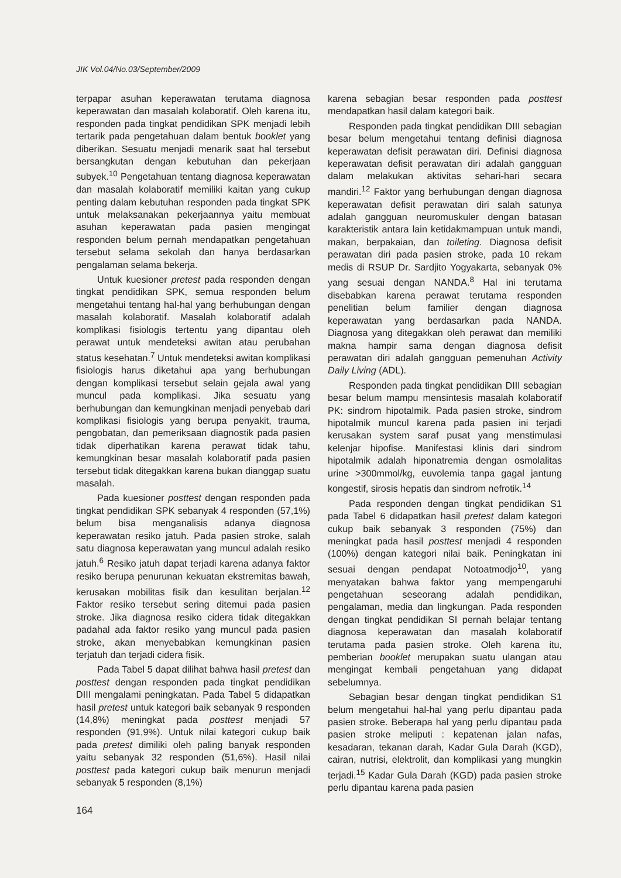JIK Vol.04/No.03/September/2009
terpapar asuhan keperawatan terutama diagnosa keperawatan dan masalah kolaboratif. Oleh karena itu, responden pada tingkat pendidikan SPK menjadi lebih tertarik pada pengetahuan dalam bentuk booklet yang diberikan. Sesuatu menjadi menarik saat hal tersebut bersangkutan dengan kebutuhan dan pekerjaan subyek.<sup>10</sup> Pengetahuan tentang diagnosa keperawatan dan masalah kolaboratif memiliki kaitan yang cukup penting dalam kebutuhan responden pada tingkat SPK untuk melaksanakan pekerjaannya yaitu membuat asuhan keperawatan pada pasien mengingat responden belum pernah mendapatkan pengetahuan tersebut selama sekolah dan hanya berdasarkan pengalaman selama bekerja.
Untuk kuesioner pretest pada responden dengan tingkat pendidikan SPK, semua responden belum mengetahui tentang hal-hal yang berhubungan dengan masalah kolaboratif. Masalah kolaboratif adalah komplikasi fisiologis tertentu yang dipantau oleh perawat untuk mendeteksi awitan atau perubahan status kesehatan.<sup>7</sup> Untuk mendeteksi awitan komplikasi fisiologis harus diketahui apa yang berhubungan dengan komplikasi tersebut selain gejala awal yang muncul pada komplikasi. Jika sesuatu yang berhubungan dan kemungkinan menjadi penyebab dari komplikasi fisiologis yang berupa penyakit, trauma, pengobatan, dan pemeriksaan diagnostik pada pasien tidak diperhatikan karena perawat tidak tahu, kemungkinan besar masalah kolaboratif pada pasien tersebut tidak ditegakkan karena bukan dianggap suatu masalah.
Pada kuesioner posttest dengan responden pada tingkat pendidikan SPK sebanyak 4 responden (57,1%) belum bisa menganalisis adanya diagnosa keperawatan resiko jatuh. Pada pasien stroke, salah satu diagnosa keperawatan yang muncul adalah resiko jatuh.<sup>6</sup> Resiko jatuh dapat terjadi karena adanya faktor resiko berupa penurunan kekuatan ekstremitas bawah, kerusakan mobilitas fisik dan kesulitan berjalan.<sup>12</sup> Faktor resiko tersebut sering ditemui pada pasien stroke. Jika diagnosa resiko cidera tidak ditegakkan padahal ada faktor resiko yang muncul pada pasien stroke, akan menyebabkan kemungkinan pasien terjatuh dan terjadi cidera fisik.
Pada Tabel 5 dapat dilihat bahwa hasil pretest dan posttest dengan responden pada tingkat pendidikan DIII mengalami peningkatan. Pada Tabel 5 didapatkan hasil pretest untuk kategori baik sebanyak 9 responden (14,8%) meningkat pada posttest menjadi 57 responden (91,9%). Untuk nilai kategori cukup baik pada pretest dimiliki oleh paling banyak responden yaitu sebanyak 32 responden (51,6%). Hasil nilai posttest pada kategori cukup baik menurun menjadi sebanyak 5 responden (8,1%)
karena sebagian besar responden pada posttest mendapatkan hasil dalam kategori baik.
Responden pada tingkat pendidikan DIII sebagian besar belum mengetahui tentang definisi diagnosa keperawatan defisit perawatan diri. Definisi diagnosa keperawatan defisit perawatan diri adalah gangguan dalam melakukan aktivitas sehari-hari secara mandiri.<sup>12</sup> Faktor yang berhubungan dengan diagnosa keperawatan defisit perawatan diri salah satunya adalah gangguan neuromuskuler dengan batasan karakteristik antara lain ketidakmampuan untuk mandi, makan, berpakaian, dan toileting. Diagnosa defisit perawatan diri pada pasien stroke, pada 10 rekam medis di RSUP Dr. Sardjito Yogyakarta, sebanyak 0% yang sesuai dengan NANDA.<sup>8</sup> Hal ini terutama disebabkan karena perawat terutama responden penelitian belum familier dengan diagnosa keperawatan yang berdasarkan pada NANDA. Diagnosa yang ditegakkan oleh perawat dan memiliki makna hampir sama dengan diagnosa defisit perawatan diri adalah gangguan pemenuhan Activity Daily Living (ADL).
Responden pada tingkat pendidikan DIII sebagian besar belum mampu mensintesis masalah kolaboratif PK: sindrom hipotalmik. Pada pasien stroke, sindrom hipotalmik muncul karena pada pasien ini terjadi kerusakan system saraf pusat yang menstimulasi kelenjar hipofise. Manifestasi klinis dari sindrom hipotalmik adalah hiponatremia dengan osmolalitas urine >300mmol/kg, euvolemia tanpa gagal jantung kongestif, sirosis hepatis dan sindrom nefrotik.<sup>14</sup>
Pada responden dengan tingkat pendidikan S1 pada Tabel 6 didapatkan hasil pretest dalam kategori cukup baik sebanyak 3 responden (75%) dan meningkat pada hasil posttest menjadi 4 responden (100%) dengan kategori nilai baik. Peningkatan ini sesuai dengan pendapat Notoatmodjo<sup>10</sup>, yang menyatakan bahwa faktor yang mempengaruhi pengetahuan seseorang adalah pendidikan, pengalaman, media dan lingkungan. Pada responden dengan tingkat pendidikan SI pernah belajar tentang diagnosa keperawatan dan masalah kolaboratif terutama pada pasien stroke. Oleh karena itu, pemberian booklet merupakan suatu ulangan atau mengingat kembali pengetahuan yang didapat sebelumnya.
Sebagian besar dengan tingkat pendidikan S1 belum mengetahui hal-hal yang perlu dipantau pada pasien stroke. Beberapa hal yang perlu dipantau pada pasien stroke meliputi : kepatenan jalan nafas, kesadaran, tekanan darah, Kadar Gula Darah (KGD), cairan, nutrisi, elektrolit, dan komplikasi yang mungkin terjadi.<sup>15</sup> Kadar Gula Darah (KGD) pada pasien stroke perlu dipantau karena pada pasien
164